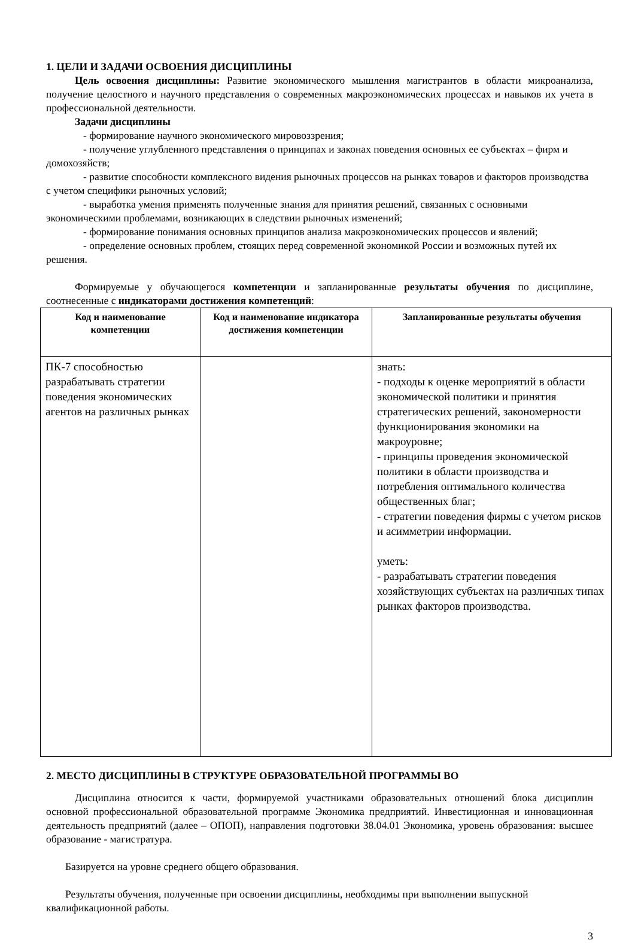1. ЦЕЛИ И ЗАДАЧИ ОСВОЕНИЯ ДИСЦИПЛИНЫ
Цель освоения дисциплины: Развитие экономического мышления магистрантов в области микроанализа, получение целостного и научного представления о современных макроэкономических процессах и навыков их учета в профессиональной деятельности.
Задачи дисциплины
- формирование научного экономического мировоззрения;
- получение углубленного представления о принципах и законах поведения основных ее субъектах – фирм и домохозяйств;
- развитие способности комплексного видения рыночных процессов на рынках товаров и факторов производства с учетом специфики рыночных условий;
- выработка умения применять полученные знания для принятия решений, связанных с основными экономическими проблемами, возникающих в следствии рыночных изменений;
- формирование понимания основных принципов анализа макроэкономических процессов и явлений;
- определение основных проблем, стоящих перед современной экономикой России и возможных путей их решения.
Формируемые у обучающегося компетенции и запланированные результаты обучения по дисциплине, соотнесенные с индикаторами достижения компетенций:
| Код и наименование компетенции | Код и наименование индикатора достижения компетенции | Запланированные результаты обучения |
| --- | --- | --- |
| ПК-7 способностью разрабатывать стратегии поведения экономических агентов на различных рынках | | знать: - подходы к оценке мероприятий в области экономической политики и принятия стратегических решений, закономерности функционирования экономики на макроуровне; - принципы проведения экономической политики в области производства и потребления оптимального количества общественных благ; - стратегии поведения фирмы с учетом рисков и асимметрии информации. уметь: - разрабатывать стратегии поведения хозяйствующих субъектах на различных типах рынках факторов производства. |
2. МЕСТО ДИСЦИПЛИНЫ В СТРУКТУРЕ ОБРАЗОВАТЕЛЬНОЙ ПРОГРАММЫ ВО
Дисциплина относится к части, формируемой участниками образовательных отношений блока дисциплин основной профессиональной образовательной программе Экономика предприятий. Инвестиционная и инновационная деятельность предприятий (далее – ОПОП), направления подготовки 38.04.01 Экономика, уровень образования: высшее образование - магистратура.
Базируется на уровне среднего общего образования.
Результаты обучения, полученные при освоении дисциплины, необходимы при выполнении выпускной квалификационной работы.
3